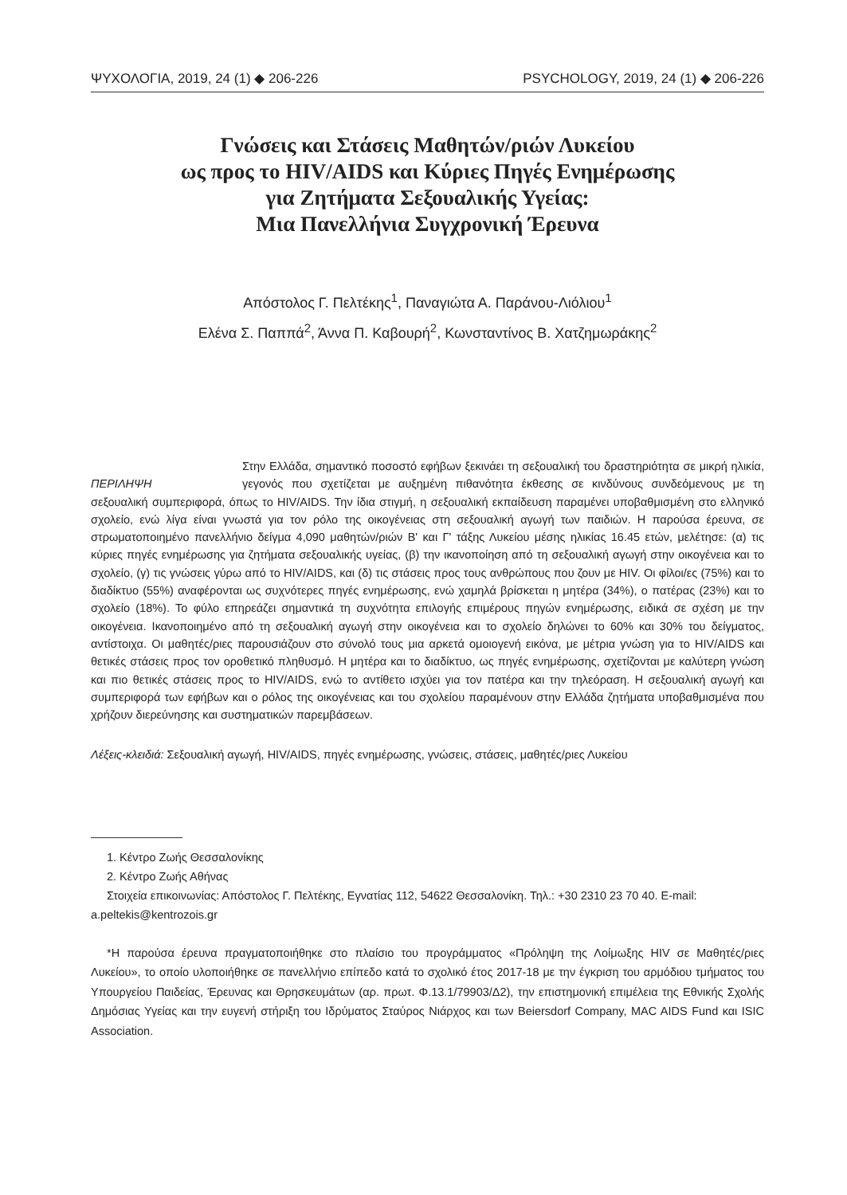ΨΥΧΟΛΟΓΙΑ, 2019, 24 (1) ◆ 206-226 PSYCHOLOGY, 2019, 24 (1) ◆ 206-226
Γνώσεις και Στάσεις Μαθητών/ριών Λυκείου
ως προς το HIV/AIDS και Κύριες Πηγές Ενημέρωσης
για Ζητήματα Σεξουαλικής Υγείας:
Μια Πανελλήνια Συγχρονική Έρευνα
Απόστολος Γ. Πελτέκης<sup>1</sup>, Παναγιώτα Α. Παράνου-Λιόλιου<sup>1</sup>
Ελένα Σ. Παππά<sup>2</sup>, Άννα Π. Καβουρή<sup>2</sup>, Κωνσταντίνος Β. Χατζημωράκης<sup>2</sup>
ΠΕΡΙΛΗΨΗ
Στην Ελλάδα, σημαντικό ποσοστό εφήβων ξεκινάει τη σεξουαλική του δραστηριότητα σε μικρή ηλικία, γεγονός που σχετίζεται με αυξημένη πιθανότητα έκθεσης σε κινδύνους συνδεόμενους με τη σεξουαλική συμπεριφορά, όπως το HIV/AIDS. Την ίδια στιγμή, η σεξουαλική εκπαίδευση παραμένει υποβαθμισμένη στο ελληνικό σχολείο, ενώ λίγα είναι γνωστά για τον ρόλο της οικογένειας στη σεξουαλική αγωγή των παιδιών. Η παρούσα έρευνα, σε στρωματοποιημένο πανελλήνιο δείγμα 4,090 μαθητών/ριών Β' και Γ' τάξης Λυκείου μέσης ηλικίας 16.45 ετών, μελέτησε: (α) τις κύριες πηγές ενημέρωσης για ζητήματα σεξουαλικής υγείας, (β) την ικανοποίηση από τη σεξουαλική αγωγή στην οικογένεια και το σχολείο, (γ) τις γνώσεις γύρω από το HIV/AIDS, και (δ) τις στάσεις προς τους ανθρώπους που ζουν με HIV. Οι φίλοι/ες (75%) και το διαδίκτυο (55%) αναφέρονται ως συχνότερες πηγές ενημέρωσης, ενώ χαμηλά βρίσκεται η μητέρα (34%), ο πατέρας (23%) και το σχολείο (18%). Το φύλο επηρεάζει σημαντικά τη συχνότητα επιλογής επιμέρους πηγών ενημέρωσης, ειδικά σε σχέση με την οικογένεια. Ικανοποιημένο από τη σεξουαλική αγωγή στην οικογένεια και το σχολείο δηλώνει το 60% και 30% του δείγματος, αντίστοιχα. Οι μαθητές/ριες παρουσιάζουν στο σύνολό τους μια αρκετά ομοιογενή εικόνα, με μέτρια γνώση για το HIV/AIDS και θετικές στάσεις προς τον οροθετικό πληθυσμό. Η μητέρα και το διαδίκτυο, ως πηγές ενημέρωσης, σχετίζονται με καλύτερη γνώση και πιο θετικές στάσεις προς το HIV/AIDS, ενώ το αντίθετο ισχύει για τον πατέρα και την τηλεόραση. Η σεξουαλική αγωγή και συμπεριφορά των εφήβων και ο ρόλος της οικογένειας και του σχολείου παραμένουν στην Ελλάδα ζητήματα υποβαθμισμένα που χρήζουν διερεύνησης και συστηματικών παρεμβάσεων.
Λέξεις-κλειδιά: Σεξουαλική αγωγή, HIV/AIDS, πηγές ενημέρωσης, γνώσεις, στάσεις, μαθητές/ριες Λυκείου
1. Κέντρο Ζωής Θεσσαλονίκης
2. Κέντρο Ζωής Αθήνας
Στοιχεία επικοινωνίας: Απόστολος Γ. Πελτέκης, Εγνατίας 112, 54622 Θεσσαλονίκη. Τηλ.: +30 2310 23 70 40. E-mail: a.peltekis@kentrozois.gr
*Η παρούσα έρευνα πραγματοποιήθηκε στο πλαίσιο του προγράμματος «Πρόληψη της Λοίμωξης HIV σε Μαθητές/ριες Λυκείου», το οποίο υλοποιήθηκε σε πανελλήνιο επίπεδο κατά το σχολικό έτος 2017-18 με την έγκριση του αρμόδιου τμήματος του Υπουργείου Παιδείας, Έρευνας και Θρησκευμάτων (αρ. πρωτ. Φ.13.1/79903/Δ2), την επιστημονική επιμέλεια της Εθνικής Σχολής Δημόσιας Υγείας και την ευγενή στήριξη του Ιδρύματος Σταύρος Νιάρχος και των Beiersdorf Company, MAC AIDS Fund και ISIC Association.